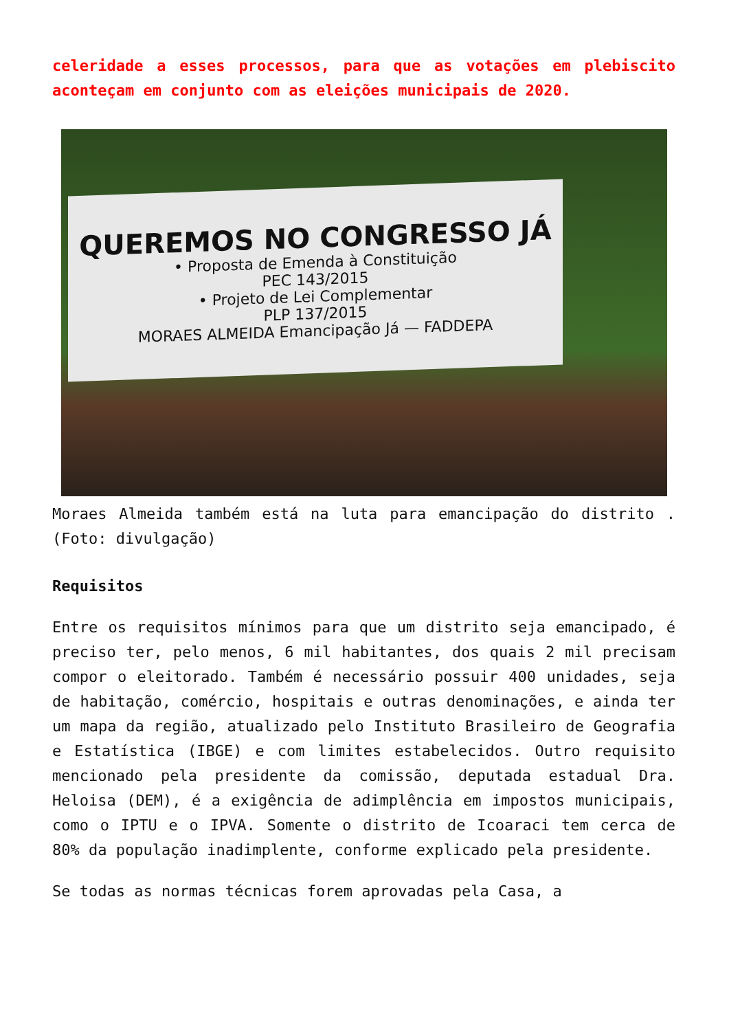celeridade a esses processos, para que as votações em plebiscito aconteçam em conjunto com as eleições municipais de 2020.
QUEREMOS NO CONGRESSO JÁ
• Proposta de Emenda à Constituição
PEC 143/2015
• Projeto de Lei Complementar
PLP 137/2015
MORAES ALMEIDA Emancipação Já — FADDEPA
Moraes Almeida também está na luta para emancipação do distrito . (Foto: divulgação)
Requisitos
Entre os requisitos mínimos para que um distrito seja emancipado, é preciso ter, pelo menos, 6 mil habitantes, dos quais 2 mil precisam compor o eleitorado. Também é necessário possuir 400 unidades, seja de habitação, comércio, hospitais e outras denominações, e ainda ter um mapa da região, atualizado pelo Instituto Brasileiro de Geografia e Estatística (IBGE) e com limites estabelecidos. Outro requisito mencionado pela presidente da comissão, deputada estadual Dra. Heloisa (DEM), é a exigência de adimplência em impostos municipais, como o IPTU e o IPVA. Somente o distrito de Icoaraci tem cerca de 80% da população inadimplente, conforme explicado pela presidente.
Se todas as normas técnicas forem aprovadas pela Casa, a